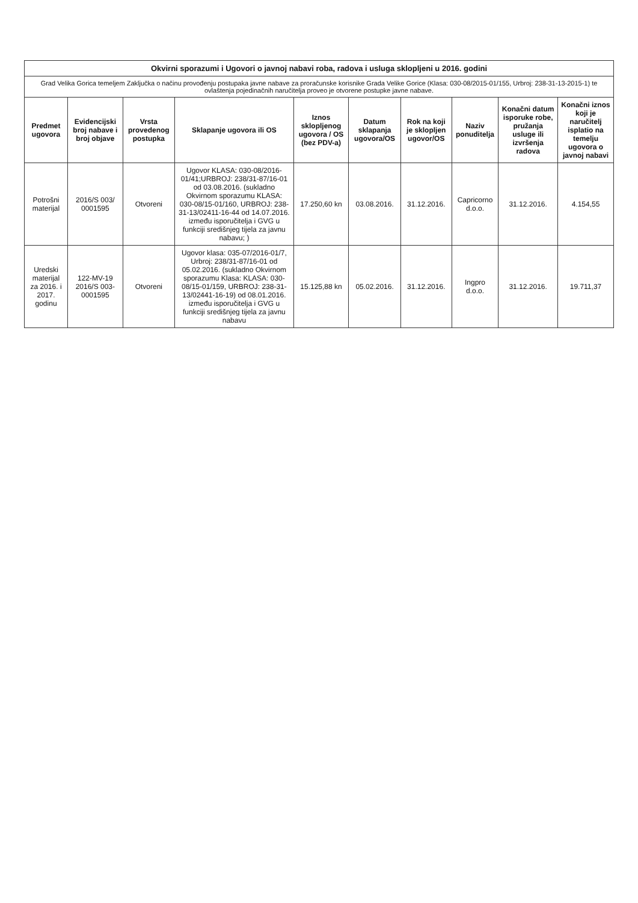| Okvirni sporazumi i Ugovori o javnoj nabavi roba, radova i usluga sklopljeni u 2016. godini | | | | | | | | | |
| Grad Velika Gorica temeljem Zaključka o načinu provođenju postupaka javne nabave za proračunske korisnike Grada Velike Gorice (Klasa: 030-08/2015-01/155, Urbroj: 238-31-13-2015-1) te ovlaštenja pojedinačnih naručitelja proveo je otvorene postupke javne nabave. | | | | | | | | | |
| Predmet ugovora | Evidencijski broj nabave i broj objave | Vrsta provedenog postupka | Sklapanje ugovora ili OS | Iznos sklopljenog ugovora / OS (bez PDV-a) | Datum sklapanja ugovora/OS | Rok na koji je sklopljen ugovor/OS | Naziv ponuditelja | Konačni datum isporuke robe, pružanja usluge ili izvršenja radova | Konačni iznos koji je naručitelj isplatio na temelju ugovora o javnoj nabavi |
| Potrošni materijal | 2016/S 003/ 0001595 | Otvoreni | Ugovor KLASA: 030-08/2016-01/41;URBROJ: 238/31-87/16-01 od 03.08.2016. (sukladno Okvirnom sporazumu KLASA: 030-08/15-01/160, URBROJ: 238-31-13/02411-16-44 od 14.07.2016. između isporučitelja i GVG u funkciji središnjeg tijela za javnu nabavu; ) | 17.250,60 kn | 03.08.2016. | 31.12.2016. | Capricorno d.o.o. | 31.12.2016. | 4.154,55 |
| Uredski materijal za 2016. i 2017. godinu | 122-MV-19 2016/S 003-0001595 | Otvoreni | Ugovor klasa: 035-07/2016-01/7, Urbroj: 238/31-87/16-01 od 05.02.2016. (sukladno Okvirnom sporazumu Klasa: KLASA: 030-08/15-01/159, URBROJ: 238-31-13/02441-16-19) od 08.01.2016. između isporučitelja i GVG u funkciji središnjeg tijela za javnu nabavu | 15.125,88 kn | 05.02.2016. | 31.12.2016. | Ingpro d.o.o. | 31.12.2016. | 19.711,37 |